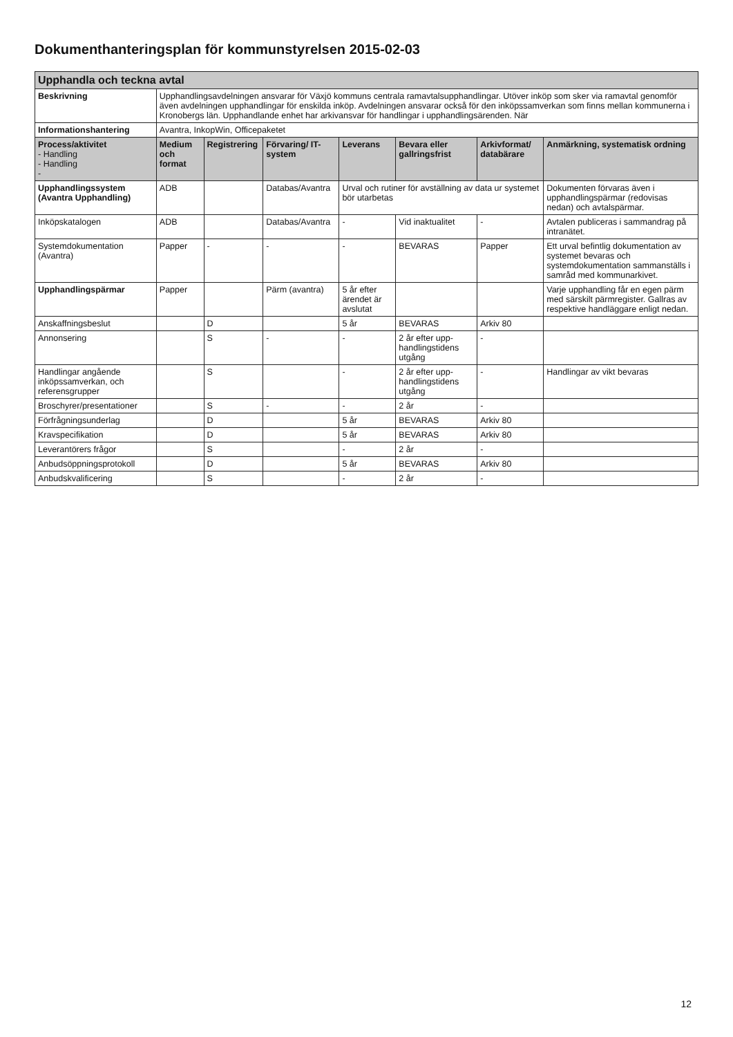Dokumenthanteringsplan för kommunstyrelsen 2015-02-03
| Upphandla och teckna avtal | | | | | | | |
| Beskrivning | Upphandlingsavdelningen ansvarar för Växjö kommuns centrala ramavtalsupphandlingar. Utöver inköp som sker via ramavtal genomför även avdelningen upphandlingar för enskilda inköp. Avdelningen ansvarar också för den inköpssamverkan som finns mellan kommunerna i Kronobergs län. Upphandlande enhet har arkivansvar för handlingar i upphandlingsärenden. När | | | | | | |
| Informationshantering | Avantra, InkopWin, Officepaketet | | | | | | |
| Process/aktivitet - Handling - Handling - | Medium och format | Registrering | Förvaring/ IT-system | Leverans | Bevara eller gallringsfrist | Arkivformat/ databärare | Anmärkning, systematisk ordning |
| Upphandlingssystem (Avantra Upphandling) | ADB | | Databas/Avantra | Urval och rutiner för avställning av data ur systemet bör utarbetas | | | Dokumenten förvaras även i upphandlingspärmar (redovisas nedan) och avtalspärmar. |
| Inköpskatalogen | ADB | | Databas/Avantra | - | Vid inaktualitet | - | Avtalen publiceras i sammandrag på intranätet. |
| Systemdokumentation (Avantra) | Papper | - | - | - | BEVARAS | Papper | Ett urval befintlig dokumentation av systemet bevaras och systemdokumentation sammanställs i samråd med kommunarkivet. |
| Upphandlingspärmar | Papper | | Pärm (avantra) | 5 år efter ärendet är avslutat | | | Varje upphandling får en egen pärm med särskilt pärmregister. Gallras av respektive handläggare enligt nedan. |
| Anskaffningsbeslut | | D | | 5 år | BEVARAS | Arkiv 80 | |
| Annonsering | | S | - | - | 2 år efter upp-handlingstidens utgång | - | |
| Handlingar angående inköpssamverkan, och referensgrupper | | S | | - | 2 år efter upp-handlingstidens utgång | - | Handlingar av vikt bevaras |
| Broschyrer/presentationer | | S | - | - | 2 år | - | |
| Förfrågningsunderlag | | D | | 5 år | BEVARAS | Arkiv 80 | |
| Kravspecifikation | | D | | 5 år | BEVARAS | Arkiv 80 | |
| Leverantörers frågor | | S | | - | 2 år | - | |
| Anbudsöppningsprotokoll | | D | | 5 år | BEVARAS | Arkiv 80 | |
| Anbudskvalificering | | S | | - | 2 år | - | |
12